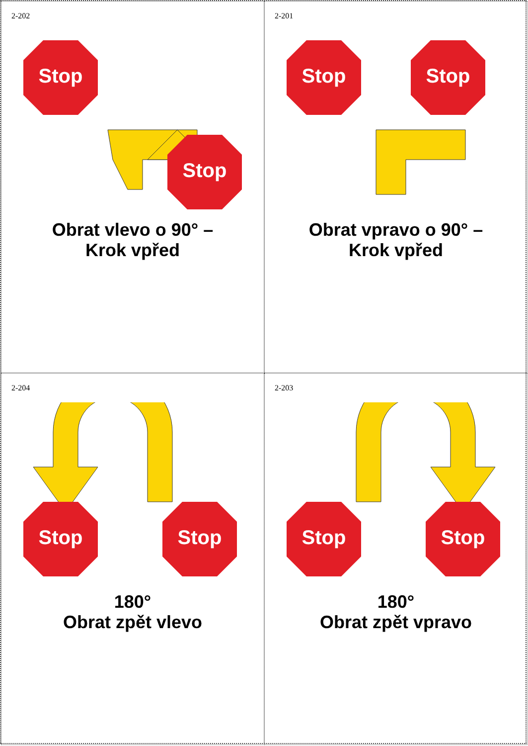2-202
Stop
Stop
Obrat vlevo o 90° –
Krok vpřed
2-201
Stop
Stop
Obrat vpravo o 90° –
Krok vpřed
2-204
Stop
Stop
180°
Obrat zpět vlevo
2-203
Stop
Stop
180°
Obrat zpět vpravo